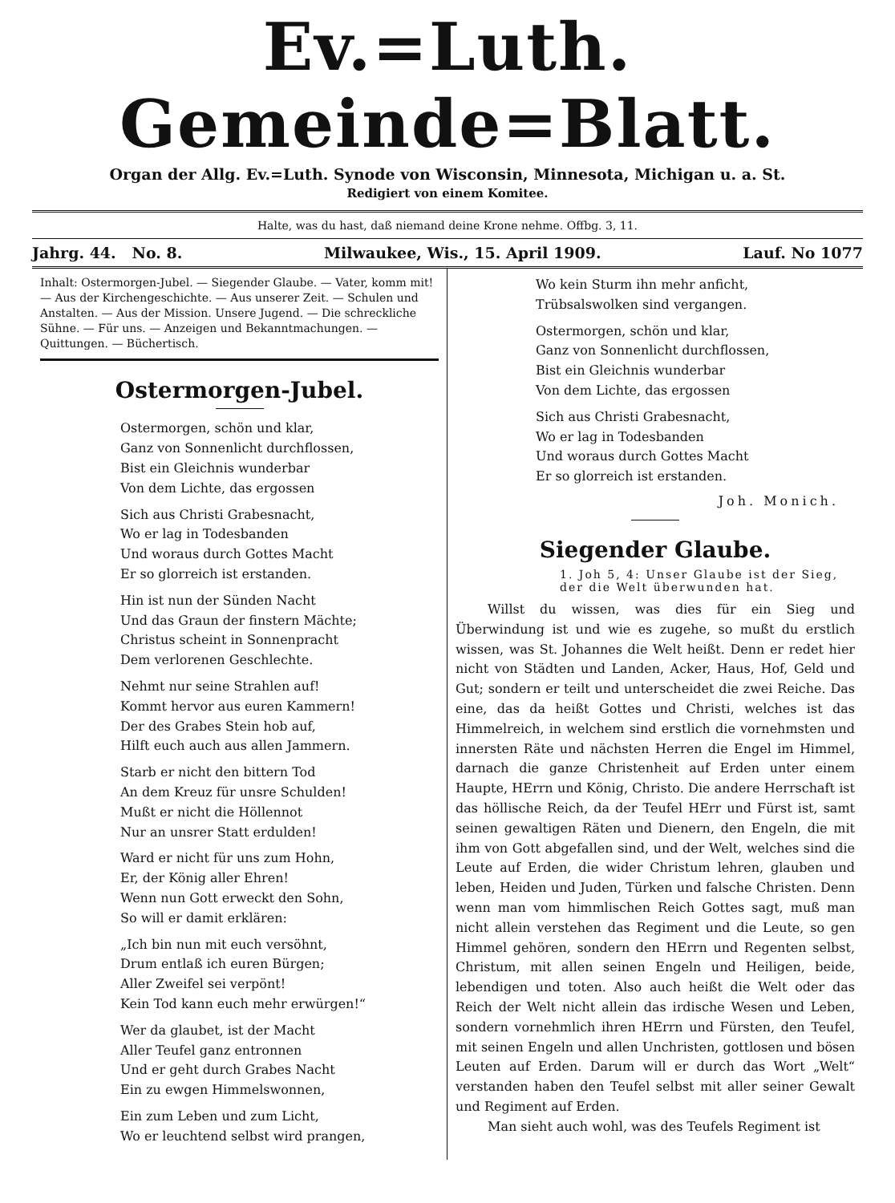Ev.=Luth. Gemeinde=Blatt.
Organ der Allg. Ev.=Luth. Synode von Wisconsin, Minnesota, Michigan u. a. St.
Redigiert von einem Komitee.
Halte, was du hast, daß niemand deine Krone nehme. Offbg. 3, 11.
Jahrg. 44. No. 8. Milwaukee, Wis., 15. April 1909. Lauf. No 1077
Inhalt: Ostermorgen-Jubel. — Siegender Glaube. — Vater, komm mit! — Aus der Kirchengeschichte. — Aus unserer Zeit. — Schulen und Anstalten. — Aus der Mission. Unsere Jugend. — Die schreckliche Sühne. — Für uns. — Anzeigen und Bekanntmachungen. — Quittungen. — Büchertisch.
Ostermorgen-Jubel.
Ostermorgen, schön und klar,
Ganz von Sonnenlicht durchflossen,
Bist ein Gleichnis wunderbar
Von dem Lichte, das ergossen
Sich aus Christi Grabesnacht,
Wo er lag in Todesbanden
Und woraus durch Gottes Macht
Er so glorreich ist erstanden.
Hin ist nun der Sünden Nacht
Und das Graun der finstern Mächte;
Christus scheint in Sonnenpracht
Dem verlorenen Geschlechte.
Nehmt nur seine Strahlen auf!
Kommt hervor aus euren Kammern!
Der des Grabes Stein hob auf,
Hilft euch auch aus allen Jammern.
Starb er nicht den bittern Tod
An dem Kreuz für unsre Schulden!
Mußt er nicht die Höllennot
Nur an unsrer Statt erdulden!
Ward er nicht für uns zum Hohn,
Er, der König aller Ehren!
Wenn nun Gott erweckt den Sohn,
So will er damit erklären:
„Ich bin nun mit euch versöhnt,
Drum entlaß ich euren Bürgen;
Aller Zweifel sei verpönt!
Kein Tod kann euch mehr erwürgen!“
Wer da glaubet, ist der Macht
Aller Teufel ganz entronnen
Und er geht durch Grabes Nacht
Ein zu ewgen Himmelswonnen,
Ein zum Leben und zum Licht,
Wo er leuchtend selbst wird prangen,
Wo kein Sturm ihn mehr anficht,
Trübsalswolken sind vergangen.
Ostermorgen, schön und klar,
Ganz von Sonnenlicht durchflossen,
Bist ein Gleichnis wunderbar
Von dem Lichte, das ergossen
Sich aus Christi Grabesnacht,
Wo er lag in Todesbanden
Und woraus durch Gottes Macht
Er so glorreich ist erstanden.
Joh. Monich.
Siegender Glaube.
1. Joh 5, 4: Unser Glaube ist der Sieg, der die Welt überwunden hat.
Willst du wissen, was dies für ein Sieg und Überwindung ist und wie es zugehe, so mußt du erstlich wissen, was St. Johannes die Welt heißt. Denn er redet hier nicht von Städten und Landen, Acker, Haus, Hof, Geld und Gut; sondern er teilt und unterscheidet die zwei Reiche. Das eine, das da heißt Gottes und Christi, welches ist das Himmelreich, in welchem sind erstlich die vornehmsten und innersten Räte und nächsten Herren die Engel im Himmel, darnach die ganze Christenheit auf Erden unter einem Haupte, HErrn und König, Christo. Die andere Herrschaft ist das höllische Reich, da der Teufel HErr und Fürst ist, samt seinen gewaltigen Räten und Dienern, den Engeln, die mit ihm von Gott abgefallen sind, und der Welt, welches sind die Leute auf Erden, die wider Christum lehren, glauben und leben, Heiden und Juden, Türken und falsche Christen. Denn wenn man vom himmlischen Reich Gottes sagt, muß man nicht allein verstehen das Regiment und die Leute, so gen Himmel gehören, sondern den HErrn und Regenten selbst, Christum, mit allen seinen Engeln und Heiligen, beide, lebendigen und toten. Also auch heißt die Welt oder das Reich der Welt nicht allein das irdische Wesen und Leben, sondern vornehmlich ihren HErrn und Fürsten, den Teufel, mit seinen Engeln und allen Unchristen, gottlosen und bösen Leuten auf Erden. Darum will er durch das Wort „Welt“ verstanden haben den Teufel selbst mit aller seiner Gewalt und Regiment auf Erden.
Man sieht auch wohl, was des Teufels Regiment ist